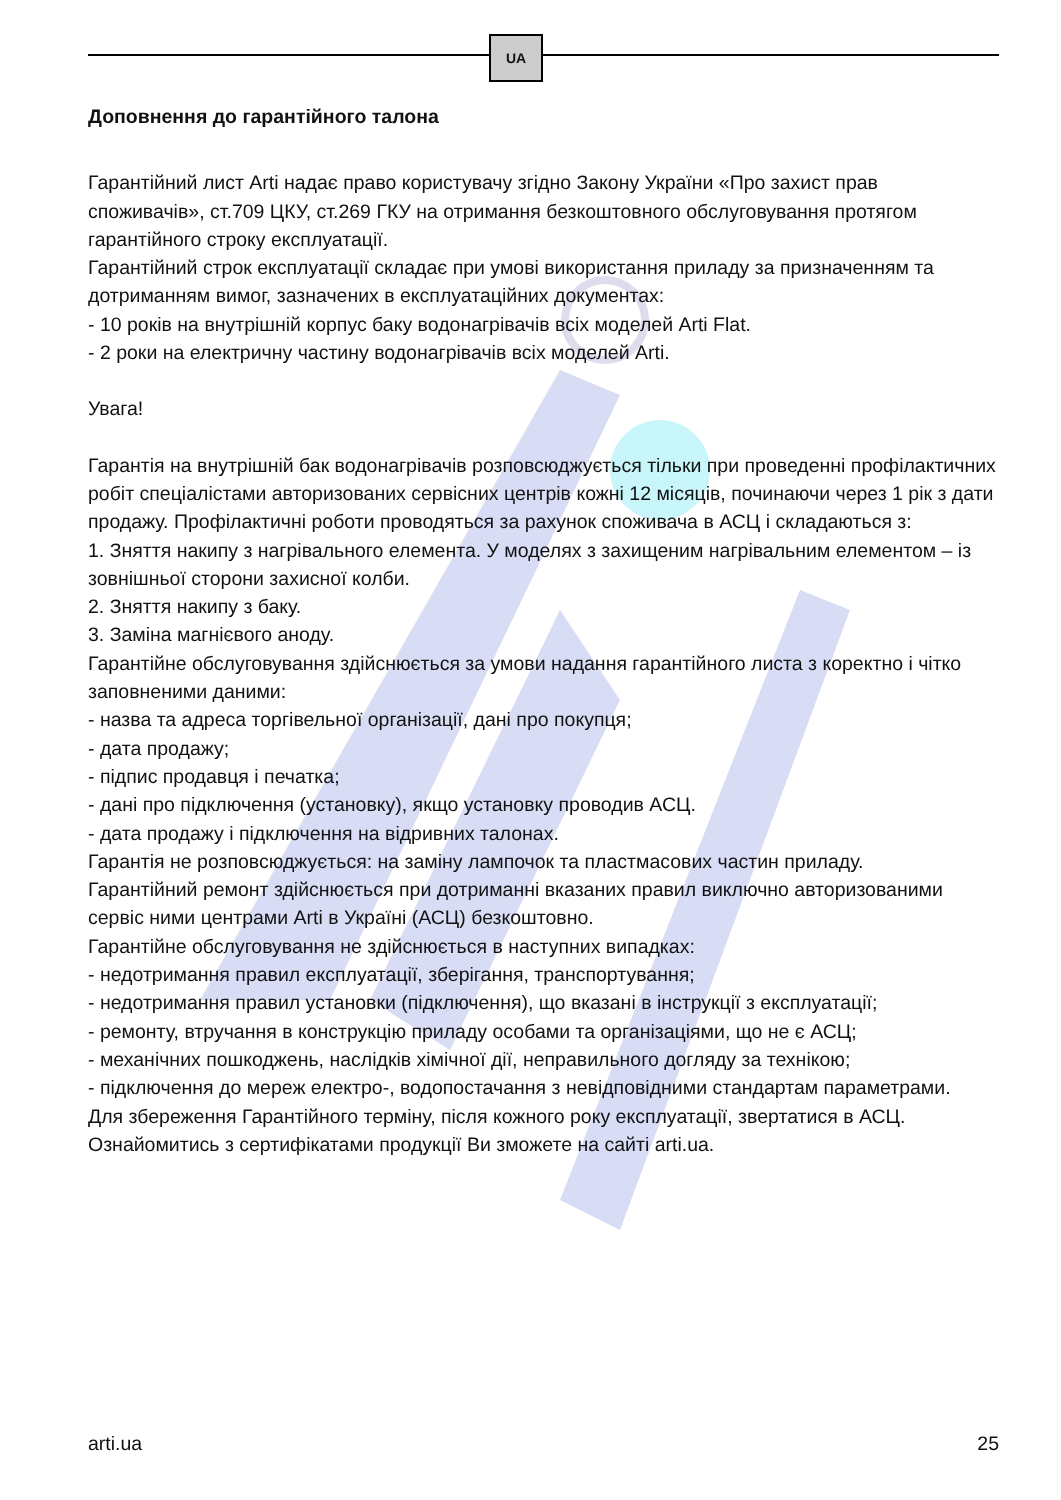UA
Доповнення до гарантійного талона
Гарантійний лист Arti надає право користувачу згідно Закону України «Про захист прав споживачів», ст.709 ЦКУ, ст.269 ГКУ на отримання безкоштовного обслуговування протягом гарантійного строку експлуатації.
Гарантійний строк експлуатації складає при умові використання приладу за призначенням та дотриманням вимог, зазначених в експлуатаційних документах:
- 10 років на внутрішній корпус баку водонагрівачів всіх моделей Arti Flat.
- 2 роки на електричну частину водонагрівачів всіх моделей Arti.
Увага!
Гарантія на внутрішній бак водонагрівачів розповсюджується тільки при проведенні профілактичних робіт спеціалістами авторизованих сервісних центрів кожні 12 місяців, починаючи через 1 рік з дати продажу. Профілактичні роботи проводяться за рахунок споживача в АСЦ і складаються з:
1. Зняття накипу з нагрівального елемента. У моделях з захищеним нагрівальним елементом – із зовнішньої сторони захисної колби.
2. Зняття накипу з баку.
3. Заміна магнієвого аноду.
Гарантійне обслуговування здійснюється за умови надання гарантійного листа з коректно і чітко заповненими даними:
- назва та адреса торгівельної організації, дані про покупця;
- дата продажу;
- підпис продавця і печатка;
- дані про підключення (установку), якщо установку проводив АСЦ.
- дата продажу і підключення на відривних талонах.
Гарантія не розповсюджується: на заміну лампочок та пластмасових частин приладу.
Гарантійний ремонт здійснюється при дотриманні вказаних правил виключно авторизованими сервіс ними центрами Arti в Україні (АСЦ) безкоштовно.
Гарантійне обслуговування не здійснюється в наступних випадках:
- недотримання правил експлуатації, зберігання, транспортування;
- недотримання правил установки (підключення), що вказані в інструкції з експлуатації;
- ремонту, втручання в конструкцію приладу особами та організаціями, що не є АСЦ;
- механічних пошкоджень, наслідків хімічної дії, неправильного догляду за технікою;
- підключення до мереж електро-, водопостачання з невідповідними стандартам параметрами.
Для збереження Гарантійного терміну, після кожного року експлуатації, звертатися в АСЦ.
Ознайомитись з сертифікатами продукції Ви зможете на сайті arti.ua.
arti.ua 25